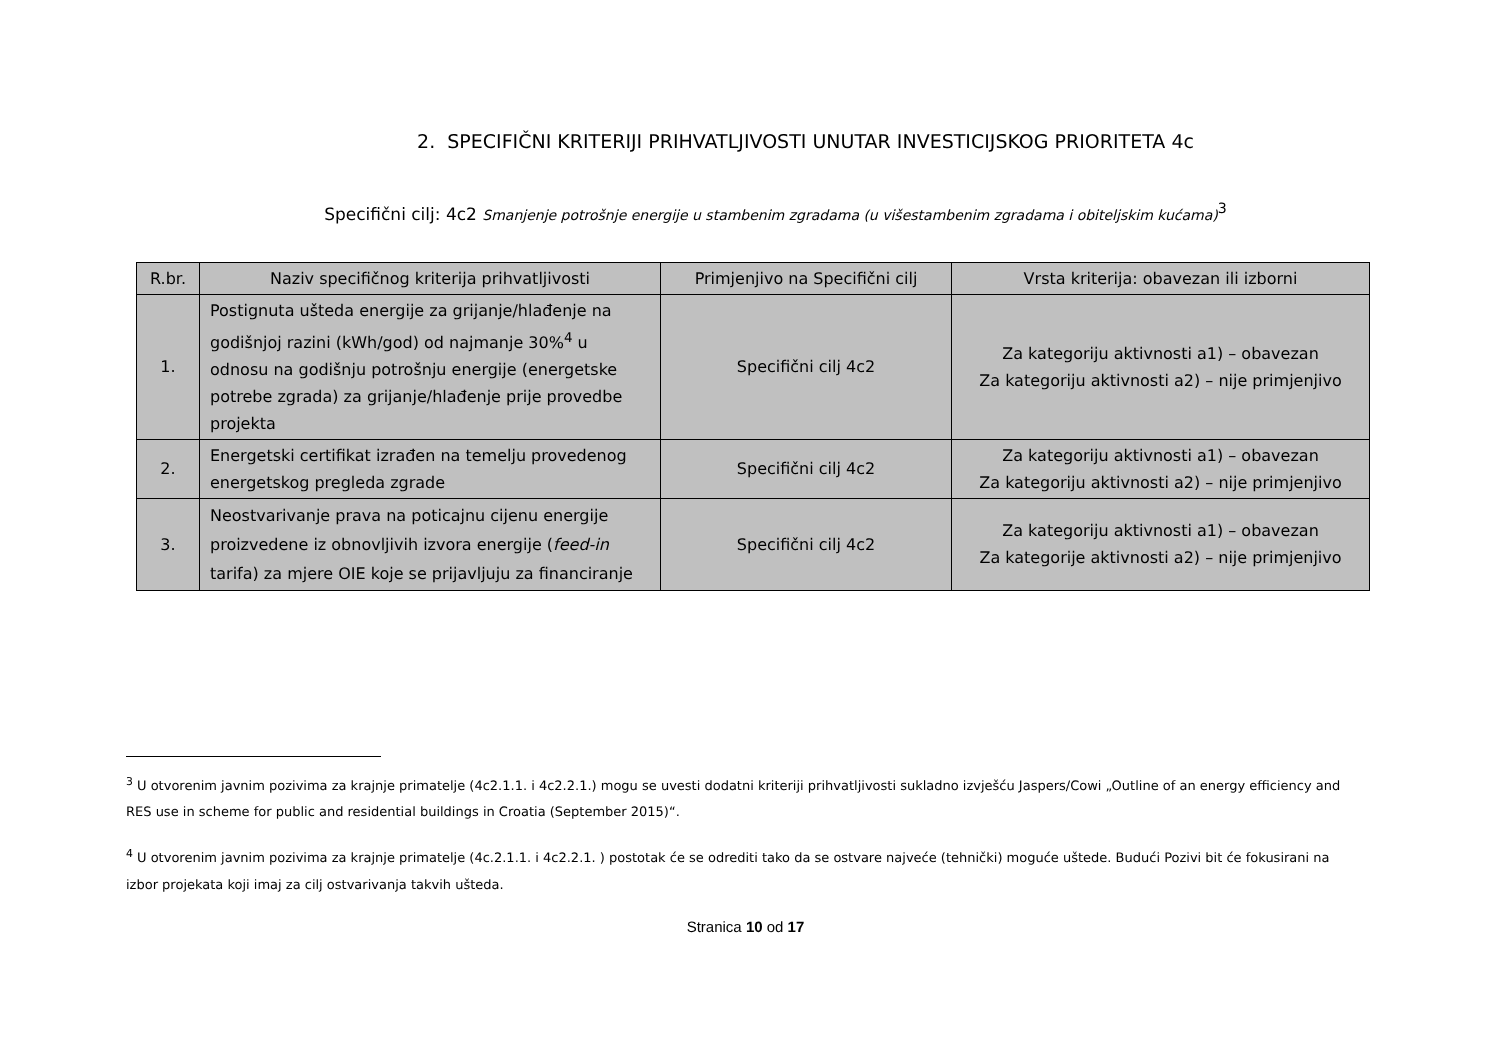2. SPECIFIČNI KRITERIJI PRIHVATLJIVOSTI UNUTAR INVESTICIJSKOG PRIORITETA 4c
Specifični cilj: 4c2 Smanjenje potrošnje energije u stambenim zgradama (u višestambenim zgradama i obiteljskim kućama)<sup>3</sup>
| R.br. | Naziv specifičnog kriterija prihvatljivosti | Primjenjivo na Specifični cilj | Vrsta kriterija: obavezan ili izborni |
| --- | --- | --- | --- |
| 1. | Postignuta ušteda energije za grijanje/hlađenje na godišnjoj razini (kWh/god) od najmanje 30%<sup>4</sup> u odnosu na godišnju potrošnju energije (energetske potrebe zgrada) za grijanje/hlađenje prije provedbe projekta | Specifični cilj 4c2 | Za kategoriju aktivnosti a1) – obavezan Za kategoriju aktivnosti a2) – nije primjenjivo |
| 2. | Energetski certifikat izrađen na temelju provedenog energetskog pregleda zgrade | Specifični cilj 4c2 | Za kategoriju aktivnosti a1) – obavezan Za kategoriju aktivnosti a2) – nije primjenjivo |
| 3. | Neostvarivanje prava na poticajnu cijenu energije proizvedene iz obnovljivih izvora energije ( feed-in tarifa) za mjere OIE koje se prijavljuju za financiranje | Specifični cilj 4c2 | Za kategoriju aktivnosti a1) – obavezan Za kategorije aktivnosti a2) – nije primjenjivo |
<sup>3</sup> U otvorenim javnim pozivima za krajnje primatelje (4c2.1.1. i 4c2.2.1.) mogu se uvesti dodatni kriteriji prihvatljivosti sukladno izvješću Jaspers/Cowi „Outline of an energy efficiency and RES use in scheme for public and residential buildings in Croatia (September 2015)“.
<sup>4</sup> U otvorenim javnim pozivima za krajnje primatelje (4c.2.1.1. i 4c2.2.1. ) postotak će se odrediti tako da se ostvare najveće (tehnički) moguće uštede. Budući Pozivi bit će fokusirani na izbor projekata koji imaj za cilj ostvarivanja takvih ušteda.
Stranica 10 od 17